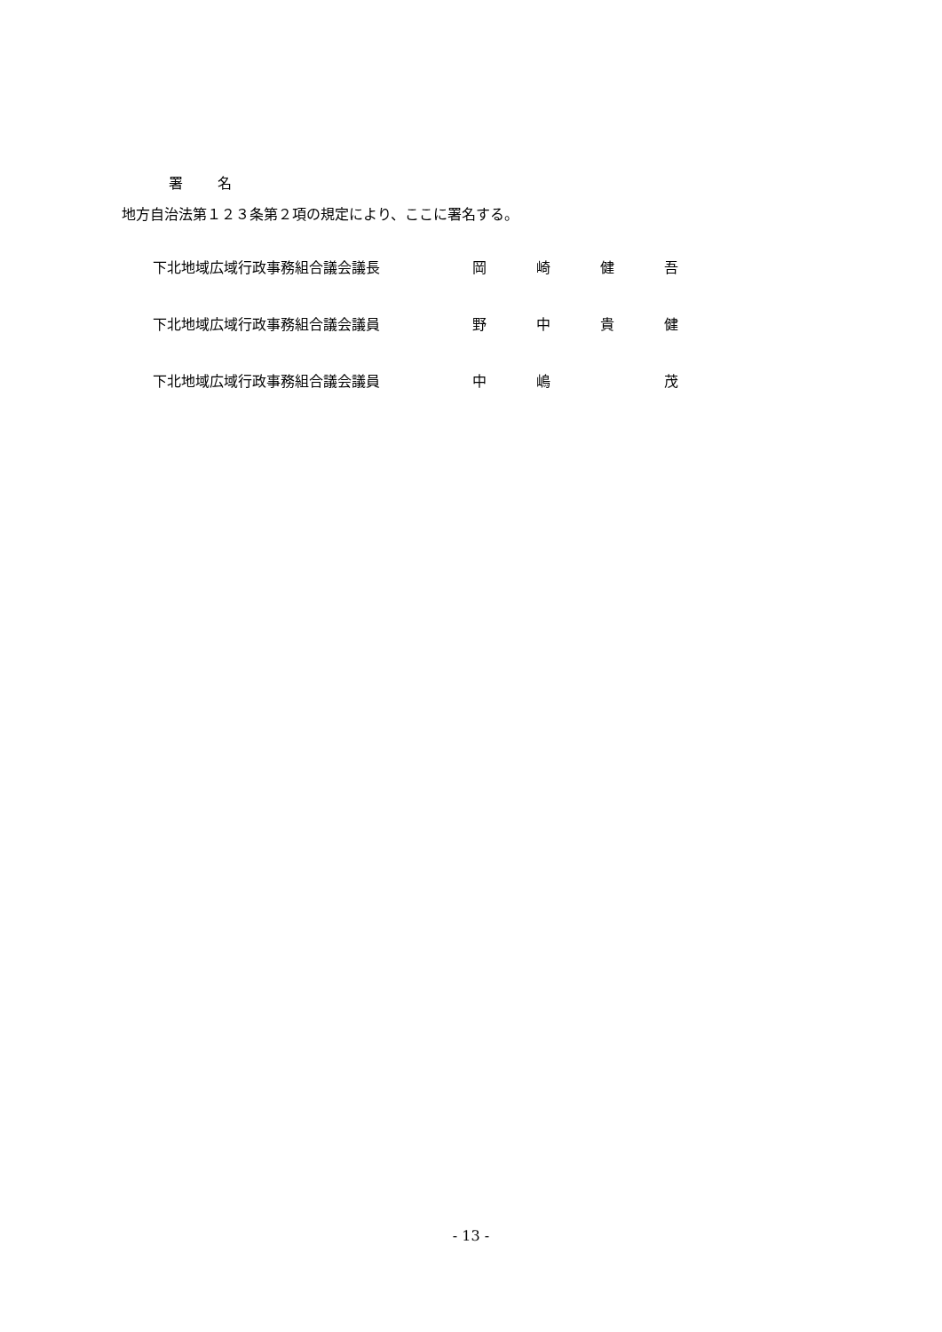署 名
地方自治法第１２３条第２項の規定により、ここに署名する。
下北地域広域行政事務組合議会議長 岡 崎 健 吾
下北地域広域行政事務組合議会議員 野 中 貴 健
下北地域広域行政事務組合議会議員 中 嶋 茂
- 13 -